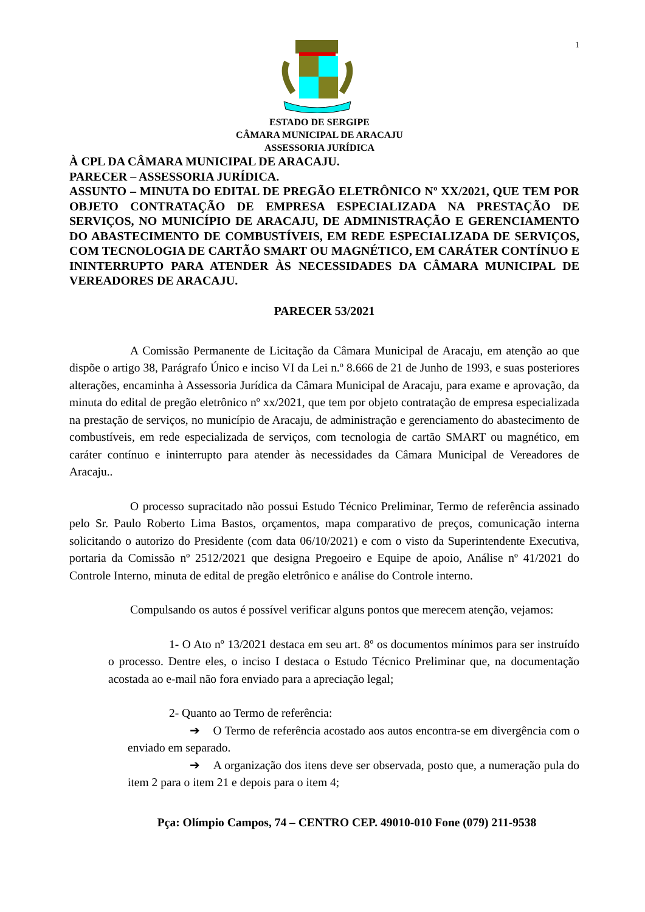1
ESTADO DE SERGIPE
CÂMARA MUNICIPAL DE ARACAJU
ASSESSORIA JURÍDICA
À CPL DA CÂMARA MUNICIPAL DE ARACAJU.
PARECER – ASSESSORIA JURÍDICA.
ASSUNTO – MINUTA DO EDITAL DE PREGÃO ELETRÔNICO Nº XX/2021, QUE TEM POR OBJETO CONTRATAÇÃO DE EMPRESA ESPECIALIZADA NA PRESTAÇÃO DE SERVIÇOS, NO MUNICÍPIO DE ARACAJU, DE ADMINISTRAÇÃO E GERENCIAMENTO DO ABASTECIMENTO DE COMBUSTÍVEIS, EM REDE ESPECIALIZADA DE SERVIÇOS, COM TECNOLOGIA DE CARTÃO SMART OU MAGNÉTICO, EM CARÁTER CONTÍNUO E ININTERRUPTO PARA ATENDER ÀS NECESSIDADES DA CÂMARA MUNICIPAL DE VEREADORES DE ARACAJU.
PARECER 53/2021
A Comissão Permanente de Licitação da Câmara Municipal de Aracaju, em atenção ao que dispõe o artigo 38, Parágrafo Único e inciso VI da Lei n.º 8.666 de 21 de Junho de 1993, e suas posteriores alterações, encaminha à Assessoria Jurídica da Câmara Municipal de Aracaju, para exame e aprovação, da minuta do edital de pregão eletrônico nº xx/2021, que tem por objeto contratação de empresa especializada na prestação de serviços, no município de Aracaju, de administração e gerenciamento do abastecimento de combustíveis, em rede especializada de serviços, com tecnologia de cartão SMART ou magnético, em caráter contínuo e ininterrupto para atender às necessidades da Câmara Municipal de Vereadores de Aracaju..
O processo supracitado não possui Estudo Técnico Preliminar, Termo de referência assinado pelo Sr. Paulo Roberto Lima Bastos, orçamentos, mapa comparativo de preços, comunicação interna solicitando o autorizo do Presidente (com data 06/10/2021) e com o visto da Superintendente Executiva, portaria da Comissão nº 2512/2021 que designa Pregoeiro e Equipe de apoio, Análise nº 41/2021 do Controle Interno, minuta de edital de pregão eletrônico e análise do Controle interno.
Compulsando os autos é possível verificar alguns pontos que merecem atenção, vejamos:
1- O Ato nº 13/2021 destaca em seu art. 8º os documentos mínimos para ser instruído o processo. Dentre eles, o inciso I destaca o Estudo Técnico Preliminar que, na documentação acostada ao e-mail não fora enviado para a apreciação legal;
2- Quanto ao Termo de referência:
➔ O Termo de referência acostado aos autos encontra-se em divergência com o enviado em separado.
➔ A organização dos itens deve ser observada, posto que, a numeração pula do item 2 para o item 21 e depois para o item 4;
Pça: Olímpio Campos, 74 – CENTRO CEP. 49010-010 Fone (079) 211-9538